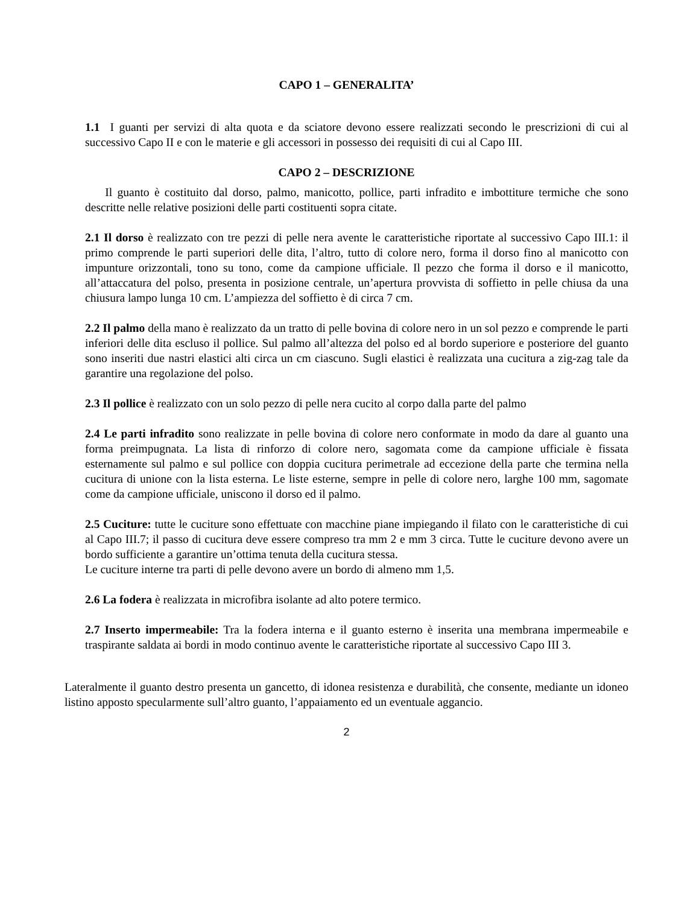CAPO 1 – GENERALITA’
1.1 I guanti per servizi di alta quota e da sciatore devono essere realizzati secondo le prescrizioni di cui al successivo Capo II e con le materie e gli accessori in possesso dei requisiti di cui al Capo III.
CAPO 2 – DESCRIZIONE
Il guanto è costituito dal dorso, palmo, manicotto, pollice, parti infradito e imbottiture termiche che sono descritte nelle relative posizioni delle parti costituenti sopra citate.
2.1 Il dorso è realizzato con tre pezzi di pelle nera avente le caratteristiche riportate al successivo Capo III.1: il primo comprende le parti superiori delle dita, l’altro, tutto di colore nero, forma il dorso fino al manicotto con impunture orizzontali, tono su tono, come da campione ufficiale. Il pezzo che forma il dorso e il manicotto, all’attaccatura del polso, presenta in posizione centrale, un’apertura provvista di soffietto in pelle chiusa da una chiusura lampo lunga 10 cm. L’ampiezza del soffietto è di circa 7 cm.
2.2 Il palmo della mano è realizzato da un tratto di pelle bovina di colore nero in un sol pezzo e comprende le parti inferiori delle dita escluso il pollice. Sul palmo all’altezza del polso ed al bordo superiore e posteriore del guanto sono inseriti due nastri elastici alti circa un cm ciascuno. Sugli elastici è realizzata una cucitura a zig-zag tale da garantire una regolazione del polso.
2.3 Il pollice è realizzato con un solo pezzo di pelle nera cucito al corpo dalla parte del palmo
2.4 Le parti infradito sono realizzate in pelle bovina di colore nero conformate in modo da dare al guanto una forma preimpugnata. La lista di rinforzo di colore nero, sagomata come da campione ufficiale è fissata esternamente sul palmo e sul pollice con doppia cucitura perimetrale ad eccezione della parte che termina nella cucitura di unione con la lista esterna. Le liste esterne, sempre in pelle di colore nero, larghe 100 mm, sagomate come da campione ufficiale, uniscono il dorso ed il palmo.
2.5 Cuciture: tutte le cuciture sono effettuate con macchine piane impiegando il filato con le caratteristiche di cui al Capo III.7; il passo di cucitura deve essere compreso tra mm 2 e mm 3 circa. Tutte le cuciture devono avere un bordo sufficiente a garantire un’ottima tenuta della cucitura stessa.
Le cuciture interne tra parti di pelle devono avere un bordo di almeno mm 1,5.
2.6 La fodera è realizzata in microfibra isolante ad alto potere termico.
2.7 Inserto impermeabile: Tra la fodera interna e il guanto esterno è inserita una membrana impermeabile e traspirante saldata ai bordi in modo continuo avente le caratteristiche riportate al successivo Capo III 3.
Lateralmente il guanto destro presenta un gancetto, di idonea resistenza e durabilità, che consente, mediante un idoneo listino apposto specularmente sull’altro guanto, l’appaiamento ed un eventuale aggancio.
2